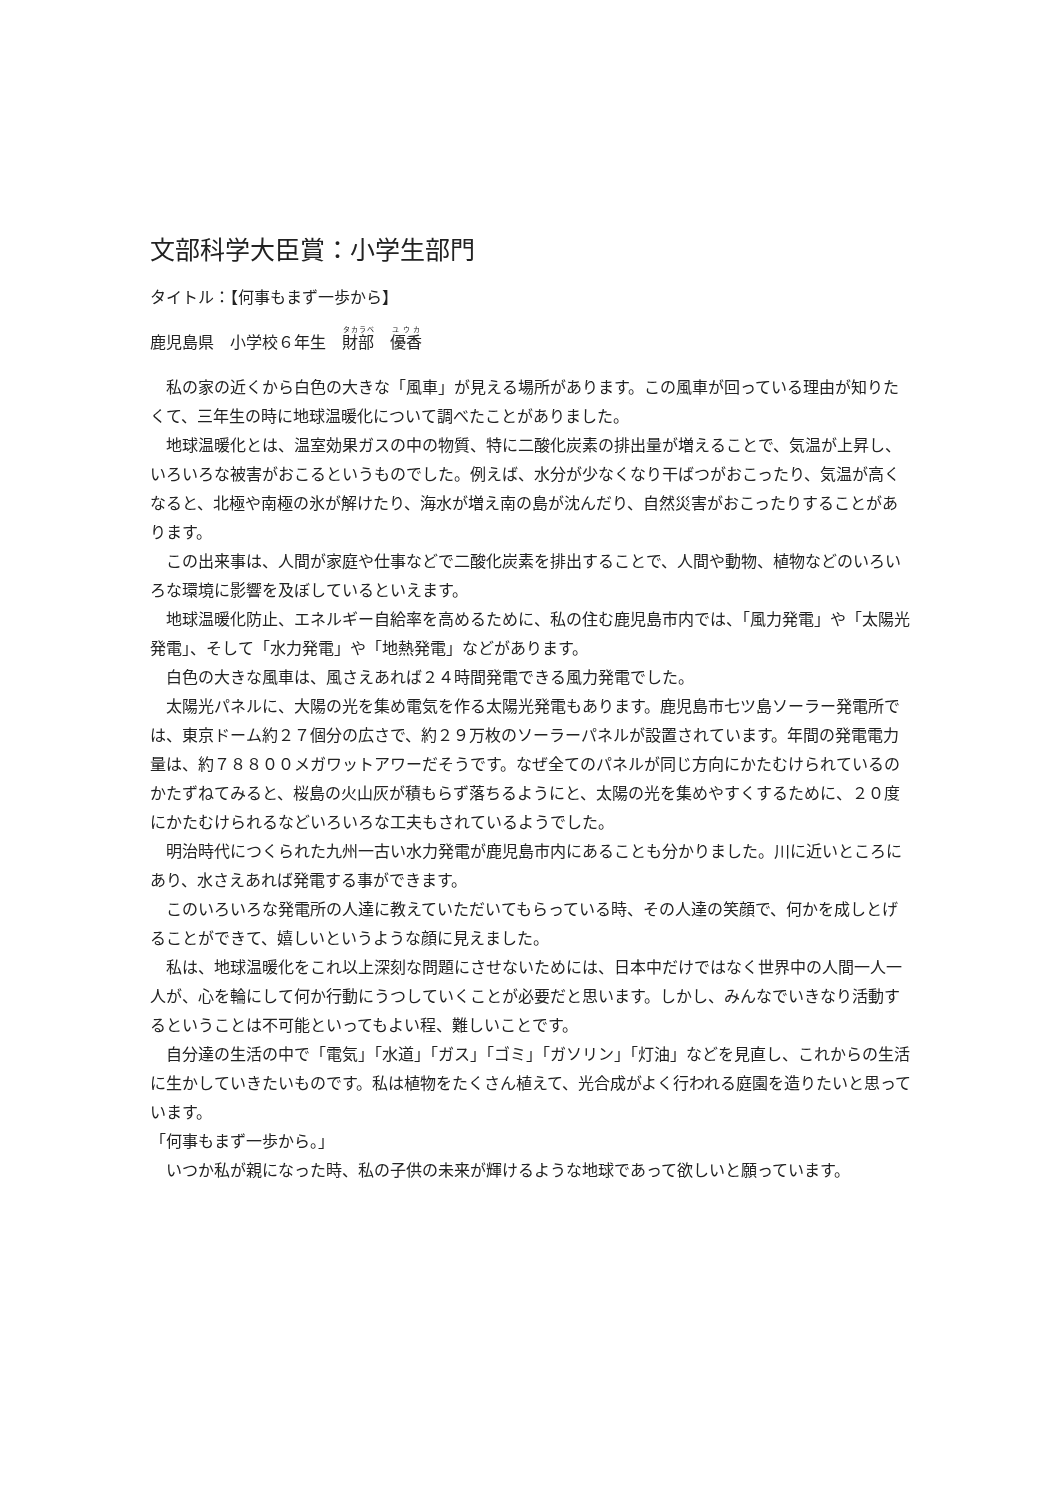文部科学大臣賞：小学生部門
タイトル：【何事もまず一歩から】
鹿児島県　小学校６年生　財部　優香
私の家の近くから白色の大きな「風車」が見える場所があります。この風車が回っている理由が知りたくて、三年生の時に地球温暖化について調べたことがありました。
地球温暖化とは、温室効果ガスの中の物質、特に二酸化炭素の排出量が増えることで、気温が上昇し、いろいろな被害がおこるというものでした。例えば、水分が少なくなり干ばつがおこったり、気温が高くなると、北極や南極の氷が解けたり、海水が増え南の島が沈んだり、自然災害がおこったりすることがあります。
この出来事は、人間が家庭や仕事などで二酸化炭素を排出することで、人間や動物、植物などのいろいろな環境に影響を及ぼしているといえます。
地球温暖化防止、エネルギー自給率を高めるために、私の住む鹿児島市内では、「風力発電」や「太陽光発電」、そして「水力発電」や「地熱発電」などがあります。
白色の大きな風車は、風さえあれば２４時間発電できる風力発電でした。
太陽光パネルに、大陽の光を集め電気を作る太陽光発電もあります。鹿児島市七ツ島ソーラー発電所では、東京ドーム約２７個分の広さで、約２９万枚のソーラーパネルが設置されています。年間の発電電力量は、約７８８００メガワットアワーだそうです。なぜ全てのパネルが同じ方向にかたむけられているのかたずねてみると、桜島の火山灰が積もらず落ちるようにと、太陽の光を集めやすくするために、２０度にかたむけられるなどいろいろな工夫もされているようでした。
明治時代につくられた九州一古い水力発電が鹿児島市内にあることも分かりました。川に近いところにあり、水さえあれば発電する事ができます。
このいろいろな発電所の人達に教えていただいてもらっている時、その人達の笑顔で、何かを成しとげることができて、嬉しいというような顔に見えました。
私は、地球温暖化をこれ以上深刻な問題にさせないためには、日本中だけではなく世界中の人間一人一人が、心を輪にして何か行動にうつしていくことが必要だと思います。しかし、みんなでいきなり活動するということは不可能といってもよい程、難しいことです。
自分達の生活の中で「電気」「水道」「ガス」「ゴミ」「ガソリン」「灯油」などを見直し、これからの生活に生かしていきたいものです。私は植物をたくさん植えて、光合成がよく行われる庭園を造りたいと思っています。
「何事もまず一歩から。」
いつか私が親になった時、私の子供の未来が輝けるような地球であって欲しいと願っています。